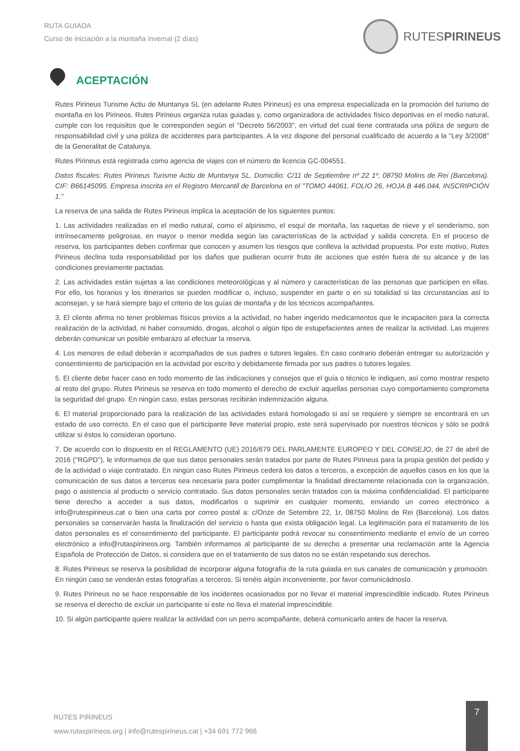RUTA GUIADA
Curso de iniciación a la montaña invernal (2 días)
RUTESPIRINEUS
ACEPTACIÓN
Rutes Pirineus Turisme Actiu de Muntanya SL (en adelante Rutes Pirineus) es una empresa especializada en la promoción del turismo de montaña en los Pirineos. Rutes Pirineus organiza rutas guiadas y, como organizadora de actividades físico deportivas en el medio natural, cumple con los requisitos que le corresponden según el "Decreto 56/2003", en virtud del cual tiene contratada una póliza de seguro de responsabilidad civil y una póliza de accidentes para participantes. A la vez dispone del personal cualificado de acuerdo a la "Ley 3/2008" de la Generalitat de Catalunya.
Rutes Pirineus está registrada como agencia de viajes con el número de licencia GC-004551.
Datos fiscales: Rutes Pirineus Turisme Actiu de Muntanya SL. Domicilio: C/11 de Septiembre nº 22 1º, 08750 Molins de Rei (Barcelona). CIF: B66145095. Empresa inscrita en el Registro Mercantil de Barcelona en el "TOMO 44061, FOLIO 26, HOJA B 446.044, INSCRIPCIÓN 1."
La reserva de una salida de Rutes Pirineus implica la aceptación de los siguientes puntos:
1. Las actividades realizadas en el medio natural, como el alpinismo, el esquí de montaña, las raquetas de nieve y el senderismo, son intrínsecamente peligrosas, en mayor o menor medida según las características de la actividad y salida concreta. En el proceso de reserva, los participantes deben confirmar que conocen y asumen los riesgos que conlleva la actividad propuesta. Por este motivo, Rutes Pirineus declina toda responsabilidad por los daños que pudieran ocurrir fruto de acciones que estén fuera de su alcance y de las condiciones previamente pactadas.
2. Las actividades están sujetas a las condiciones meteorológicas y al número y características de las personas que participen en ellas. Por ello, los horarios y los itinerarios se pueden modificar o, incluso, suspender en parte o en su totalidad si las circunstancias así lo aconsejan, y se hará siempre bajo el criterio de los guías de montaña y de los técnicos acompañantes.
3. El cliente afirma no tener problemas físicos previos a la actividad, no haber ingerido medicamentos que le incapaciten para la correcta realización de la actividad, ni haber consumido, drogas, alcohol o algún tipo de estupefacientes antes de realizar la actividad. Las mujeres deberán comunicar un posible embarazo al efectuar la reserva.
4. Los menores de edad deberán ir acompañados de sus padres o tutores legales. En caso contrario deberán entregar su autorización y consentimiento de participación en la actividad por escrito y debidamente firmada por sus padres o tutores legales.
5. El cliente debe hacer caso en todo momento de las indicaciones y consejos que el guía o técnico le indiquen, así como mostrar respeto al resto del grupo. Rutes Pirineus se reserva en todo momento el derecho de excluir aquellas personas cuyo comportamiento comprometa la seguridad del grupo. En ningún caso, estas personas recibirán indemnización alguna.
6. El material proporcionado para la realización de las actividades estará homologado si así se requiere y siempre se encontrará en un estado de uso correcto. En el caso que el participante lleve material propio, este será supervisado por nuestros técnicos y sólo se podrá utilizar si éstos lo consideran oportuno.
7. De acuerdo con lo dispuesto en el REGLAMENTO (UE) 2016/679 DEL PARLAMENTE EUROPEO Y DEL CONSEJO, de 27 de abril de 2016 ("RGPD"), le informamos de que sus datos personales serán tratados por parte de Rutes Pirineus para la propia gestión del pedido y de la actividad o viaje contratado. En ningún caso Rutes Pirineus cederá los datos a terceros, a excepción de aquellos casos en los que la comunicación de sus datos a terceros sea necesaria para poder cumplimentar la finalidad directamente relacionada con la organización, pago o asistencia al producto o servicio contratado. Sus datos personales serán tratados con la máxima confidencialidad. El participante tiene derecho a acceder a sus datos, modificarlos o suprimir en cualquier momento, enviando un correo electrónico a info@rutespirineus.cat o bien una carta por correo postal a: c/Onze de Setembre 22, 1r, 08750 Molins de Rei (Barcelona). Los datos personales se conservarán hasta la finalización del servicio o hasta que exista obligación legal. La legitimación para el tratamiento de los datos personales es el consentimiento del participante. El participante podrá revocar su consentimiento mediante el envío de un correo electrónico a info@rutaspirineos.org. También informamos al participante de su derecho a presentar una reclamación ante la Agencia Española de Protección de Datos, si considera que en el tratamiento de sus datos no se están respetando sus derechos.
8. Rutes Pirineus se reserva la posibilidad de incorporar alguna fotografía de la ruta guiada en sus canales de comunicación y promoción. En ningún caso se venderán estas fotografías a terceros. Si tenéis algún inconveniente, por favor comunicádnoslo.
9. Rutes Pirineus no se hace responsable de los incidentes ocasionados por no llevar el material imprescindible indicado. Rutes Pirineus se reserva el derecho de excluir un participante si este no lleva el material imprescindible.
10. Si algún participante quiere realizar la actividad con un perro acompañante, deberá comunicarlo antes de hacer la reserva.
RUTES PIRINEUS
www.rutaspirineos.org | info@rutespirineus.cat | +34 691 772 966
7